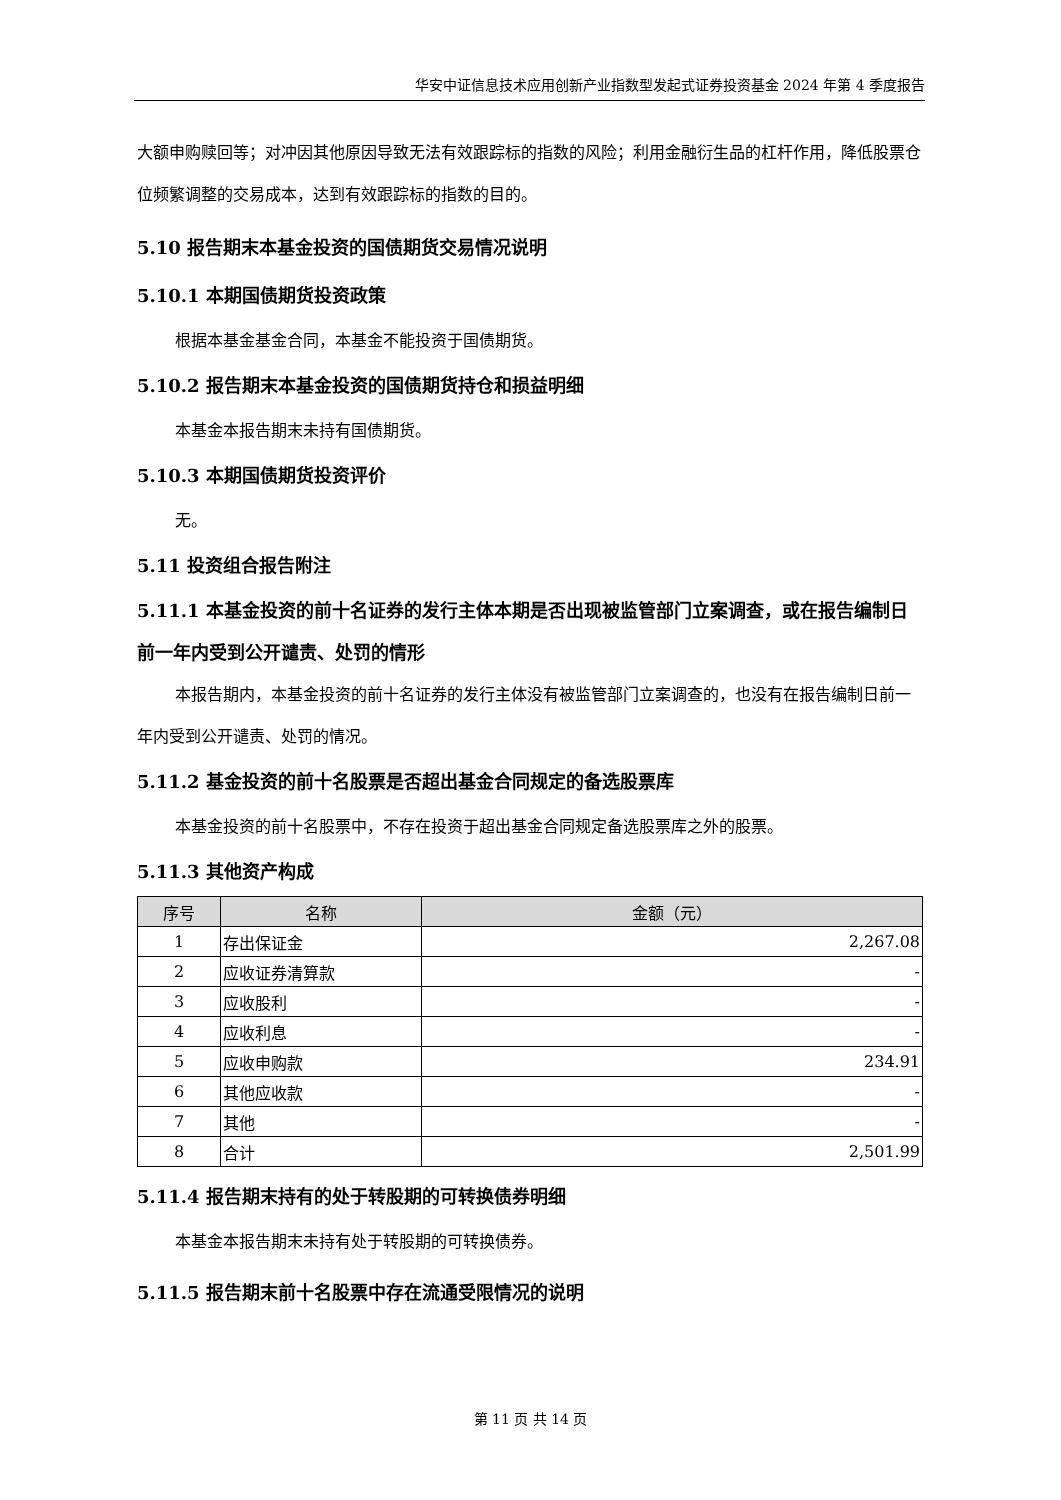华安中证信息技术应用创新产业指数型发起式证券投资基金 2024 年第 4 季度报告
大额申购赎回等；对冲因其他原因导致无法有效跟踪标的指数的风险；利用金融衍生品的杠杆作用，降低股票仓位频繁调整的交易成本，达到有效跟踪标的指数的目的。
5.10 报告期末本基金投资的国债期货交易情况说明
5.10.1 本期国债期货投资政策
根据本基金基金合同，本基金不能投资于国债期货。
5.10.2 报告期末本基金投资的国债期货持仓和损益明细
本基金本报告期末未持有国债期货。
5.10.3 本期国债期货投资评价
无。
5.11 投资组合报告附注
5.11.1 本基金投资的前十名证券的发行主体本期是否出现被监管部门立案调查，或在报告编制日前一年内受到公开谴责、处罚的情形
本报告期内，本基金投资的前十名证券的发行主体没有被监管部门立案调查的，也没有在报告编制日前一年内受到公开谴责、处罚的情况。
5.11.2 基金投资的前十名股票是否超出基金合同规定的备选股票库
本基金投资的前十名股票中，不存在投资于超出基金合同规定备选股票库之外的股票。
5.11.3 其他资产构成
| 序号 | 名称 | 金额（元） |
| --- | --- | --- |
| 1 | 存出保证金 | 2,267.08 |
| 2 | 应收证券清算款 | - |
| 3 | 应收股利 | - |
| 4 | 应收利息 | - |
| 5 | 应收申购款 | 234.91 |
| 6 | 其他应收款 | - |
| 7 | 其他 | - |
| 8 | 合计 | 2,501.99 |
5.11.4 报告期末持有的处于转股期的可转换债券明细
本基金本报告期末未持有处于转股期的可转换债券。
5.11.5 报告期末前十名股票中存在流通受限情况的说明
第 11 页 共 14 页